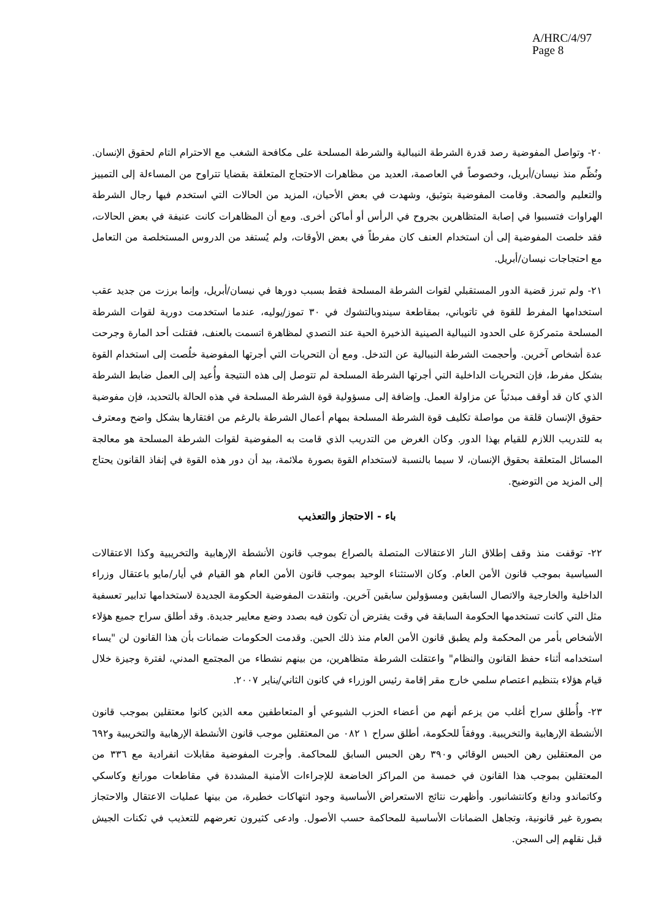A/HRC/4/97
Page 8
٢٠- وتواصل المفوضية رصد قدرة الشرطة النيبالية والشرطة المسلحة على مكافحة الشغب مع الاحترام التام لحقوق الإنسان. ونُظّم منذ نيسان/أبريل، وخصوصاً في العاصمة، العديد من مظاهرات الاحتجاج المتعلقة بقضايا تتراوح من المساءلة إلى التمييز والتعليم والصحة. وقامت المفوضية بتوثيق، وشهدت في بعض الأحيان، المزيد من الحالات التي استخدم فيها رجال الشرطة الهراوات فتسببوا في إصابة المتظاهرين بجروح في الرأس أو أماكن أخرى. ومع أن المظاهرات كانت عنيفة في بعض الحالات، فقد خلصت المفوضية إلى أن استخدام العنف كان مفرطاً في بعض الأوقات، ولم يُستفد من الدروس المستخلصة من التعامل مع احتجاجات نيسان/أبريل.
٢١- ولم تبرز قضية الدور المستقبلي لقوات الشرطة المسلحة فقط بسبب دورها في نيسان/أبريل، وإنما برزت من جديد عقب استخدامها المفرط للقوة في تاتوباني، بمقاطعة سيندوبالتشوك في ٣٠ تموز/يوليه، عندما استخدمت دورية لقوات الشرطة المسلحة متمركزة على الحدود النيبالية الصينية الذخيرة الحية عند التصدي لمظاهرة اتسمت بالعنف، فقتلت أحد المارة وجرحت عدة أشخاص آخرين. وأحجمت الشرطة النيبالية عن التدخل. ومع أن التحريات التي أجرتها المفوضية خلُصت إلى استخدام القوة بشكل مفرط، فإن التحريات الداخلية التي أجرتها الشرطة المسلحة لم تتوصل إلى هذه النتيجة وأُعيد إلى العمل ضابط الشرطة الذي كان قد أوقف مبدئياً عن مزاولة العمل. وإضافة إلى مسؤولية قوة الشرطة المسلحة في هذه الحالة بالتحديد، فإن مفوضية حقوق الإنسان قلقة من مواصلة تكليف قوة الشرطة المسلحة بمهام أعمال الشرطة بالرغم من افتقارها بشكل واضح ومعترف به للتدريب اللازم للقيام بهذا الدور. وكان الغرض من التدريب الذي قامت به المفوضية لقوات الشرطة المسلحة هو معالجة المسائل المتعلقة بحقوق الإنسان، لا سيما بالنسبة لاستخدام القوة بصورة ملائمة، بيد أن دور هذه القوة في إنفاذ القانون يحتاج إلى المزيد من التوضيح.
باء - الاحتجاز والتعذيب
٢٢- توقفت منذ وقف إطلاق النار الاعتقالات المتصلة بالصراع بموجب قانون الأنشطة الإرهابية والتخريبية وكذا الاعتقالات السياسية بموجب قانون الأمن العام. وكان الاستثناء الوحيد بموجب قانون الأمن العام هو القيام في أيار/مايو باعتقال وزراء الداخلية والخارجية والاتصال السابقين ومسؤولين سابقين آخرين. وانتقدت المفوضية الحكومة الجديدة لاستخدامها تدابير تعسفية مثل التي كانت تستخدمها الحكومة السابقة في وقت يفترض أن تكون فيه بصدد وضع معايير جديدة. وقد أطلق سراح جميع هؤلاء الأشخاص بأمر من المحكمة ولم يطبق قانون الأمن العام منذ ذلك الحين. وقدمت الحكومات ضمانات بأن هذا القانون لن "يساء استخدامه أثناء حفظ القانون والنظام" واعتقلت الشرطة متظاهرين، من بينهم نشطاء من المجتمع المدني، لفترة وجيزة خلال قيام هؤلاء بتنظيم اعتصام سلمي خارج مقر إقامة رئيس الوزراء في كانون الثاني/يناير ٢٠٠٧.
٢٣- وأُطلق سراح أغلب من يزعم أنهم من أعضاء الحزب الشيوعي أو المتعاطفين معه الذين كانوا معتقلين بموجب قانون الأنشطة الإرهابية والتخريبية. ووفقاً للحكومة، أطلق سراح ١ ٠٨٢ من المعتقلين موجب قانون الأنشطة الإرهابية والتخريبية و٦٩٢ من المعتقلين رهن الحبس الوقائي و٣٩٠ رهن الحبس السابق للمحاكمة. وأجرت المفوضية مقابلات انفرادية مع ٣٣٦ من المعتقلين بموجب هذا القانون في خمسة من المراكز الخاضعة للإجراءات الأمنية المشددة في مقاطعات مورانغ وكاسكي وكاتماندو ودانغ وكانتشانبور. وأظهرت نتائج الاستعراض الأساسية وجود انتهاكات خطيرة، من بينها عمليات الاعتقال والاحتجاز بصورة غير قانونية، وتجاهل الضمانات الأساسية للمحاكمة حسب الأصول. وادعى كثيرون تعرضهم للتعذيب في ثكنات الجيش قبل نقلهم إلى السجن.